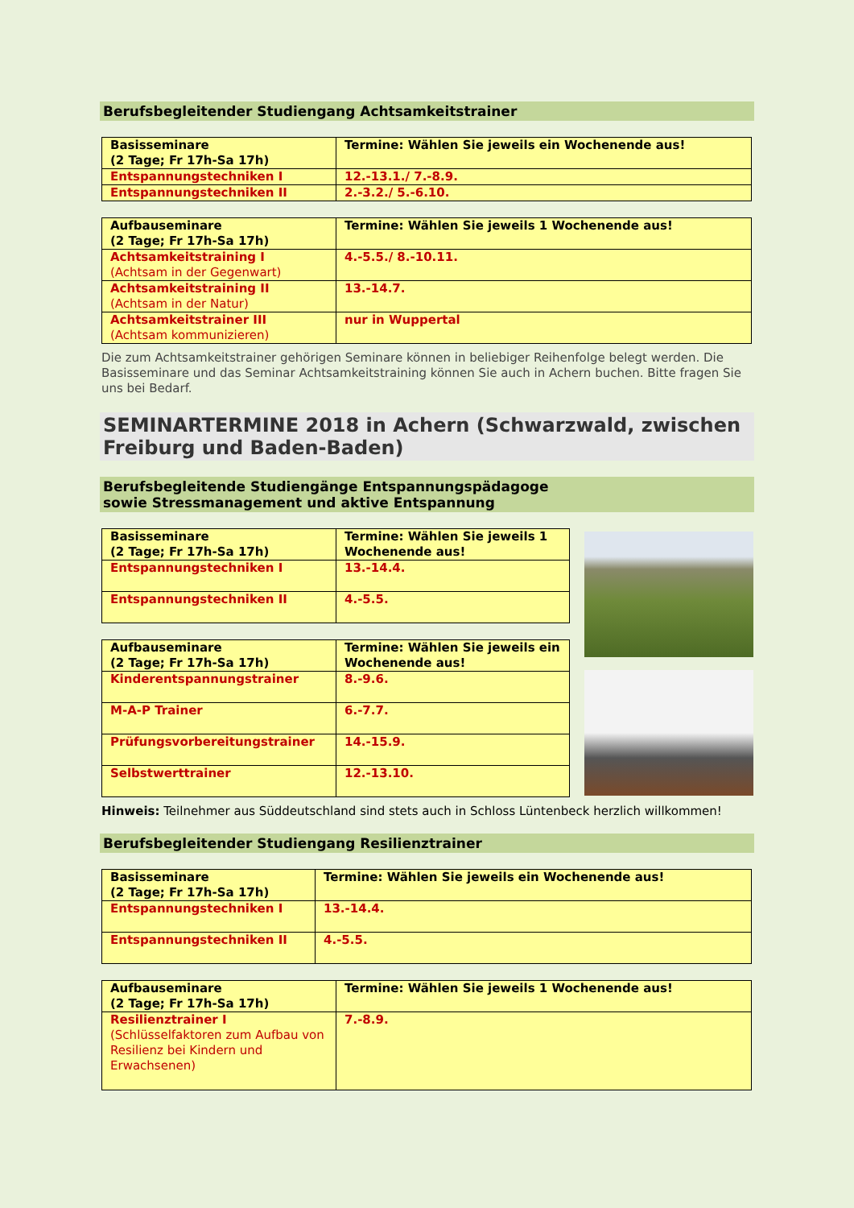Berufsbegleitender Studiengang Achtsamkeitstrainer
| Basisseminare (2 Tage; Fr 17h-Sa 17h) | Termine: Wählen Sie jeweils ein Wochenende aus! |
| --- | --- |
| Entspannungstechniken I | 12.-13.1./ 7.-8.9. |
| Entspannungstechniken II | 2.-3.2./ 5.-6.10. |
| Aufbauseminare (2 Tage; Fr 17h-Sa 17h) | Termine: Wählen Sie jeweils 1 Wochenende aus! |
| --- | --- |
| Achtsamkeitstraining I (Achtsam in der Gegenwart) | 4.-5.5./ 8.-10.11. |
| Achtsamkeitstraining II (Achtsam in der Natur) | 13.-14.7. |
| Achtsamkeitstrainer III (Achtsam kommunizieren) | nur in Wuppertal |
Die zum Achtsamkeitstrainer gehörigen Seminare können in beliebiger Reihenfolge belegt werden. Die Basisseminare und das Seminar Achtsamkeitstraining können Sie auch in Achern buchen. Bitte fragen Sie uns bei Bedarf.
SEMINARTERMINE 2018 in Achern (Schwarzwald, zwischen Freiburg und Baden-Baden)
Berufsbegleitende Studiengänge Entspannungspädagoge
sowie Stressmanagement und aktive Entspannung
| Basisseminare (2 Tage; Fr 17h-Sa 17h) | Termine: Wählen Sie jeweils 1 Wochenende aus! |
| --- | --- |
| Entspannungstechniken I | 13.-14.4. |
| Entspannungstechniken II | 4.-5.5. |
| Aufbauseminare (2 Tage; Fr 17h-Sa 17h) | Termine: Wählen Sie jeweils ein Wochenende aus! |
| --- | --- |
| Kinderentspannungstrainer | 8.-9.6. |
| M-A-P Trainer | 6.-7.7. |
| Prüfungsvorbereitungstrainer | 14.-15.9. |
| Selbstwerttrainer | 12.-13.10. |
Hinweis: Teilnehmer aus Süddeutschland sind stets auch in Schloss Lüntenbeck herzlich willkommen!
Berufsbegleitender Studiengang Resilienztrainer
| Basisseminare (2 Tage; Fr 17h-Sa 17h) | Termine: Wählen Sie jeweils ein Wochenende aus! |
| --- | --- |
| Entspannungstechniken I | 13.-14.4. |
| Entspannungstechniken II | 4.-5.5. |
| Aufbauseminare (2 Tage; Fr 17h-Sa 17h) | Termine: Wählen Sie jeweils 1 Wochenende aus! |
| --- | --- |
| Resilienztrainer I (Schlüsselfaktoren zum Aufbau von Resilienz bei Kindern und Erwachsenen) | 7.-8.9. |